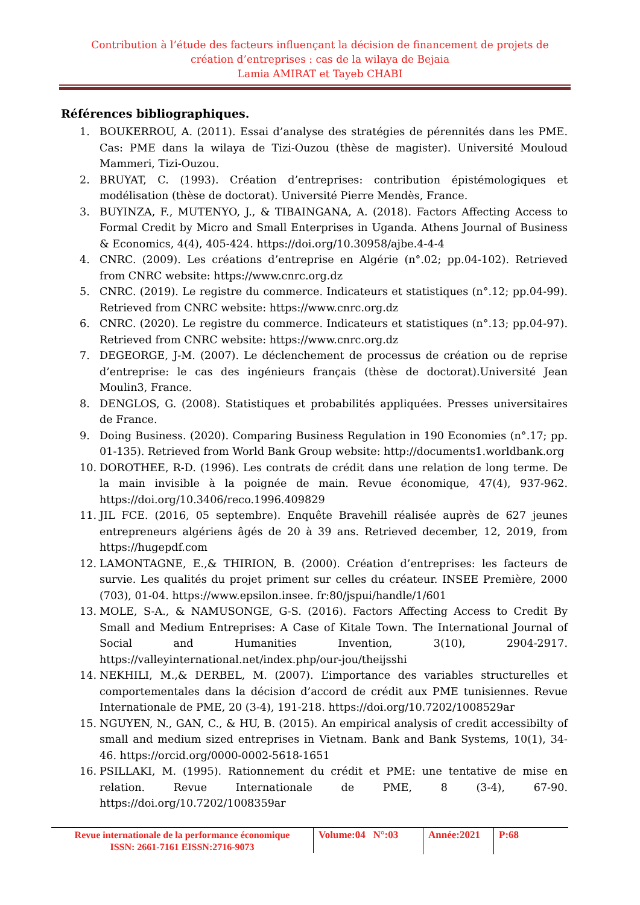Contribution à l’étude des facteurs influençant la décision de financement de projets de création d’entreprises : cas de la wilaya de Bejaia
Lamia AMIRAT et Tayeb CHABI
Références bibliographiques.
1. BOUKERROU, A. (2011). Essai d’analyse des stratégies de pérennités dans les PME. Cas: PME dans la wilaya de Tizi-Ouzou (thèse de magister). Université Mouloud Mammeri, Tizi-Ouzou.
2. BRUYAT, C. (1993). Création d’entreprises: contribution épistémologiques et modélisation (thèse de doctorat). Université Pierre Mendès, France.
3. BUYINZA, F., MUTENYO, J., & TIBAINGANA, A. (2018). Factors Affecting Access to Formal Credit by Micro and Small Enterprises in Uganda. Athens Journal of Business & Economics, 4(4), 405-424. https://doi.org/10.30958/ajbe.4-4-4
4. CNRC. (2009). Les créations d’entreprise en Algérie (n°.02; pp.04-102). Retrieved from CNRC website: https://www.cnrc.org.dz
5. CNRC. (2019). Le registre du commerce. Indicateurs et statistiques (n°.12; pp.04-99). Retrieved from CNRC website: https://www.cnrc.org.dz
6. CNRC. (2020). Le registre du commerce. Indicateurs et statistiques (n°.13; pp.04-97). Retrieved from CNRC website: https://www.cnrc.org.dz
7. DEGEORGE, J-M. (2007). Le déclenchement de processus de création ou de reprise d’entreprise: le cas des ingénieurs français (thèse de doctorat).Université Jean Moulin3, France.
8. DENGLOS, G. (2008). Statistiques et probabilités appliquées. Presses universitaires de France.
9. Doing Business. (2020). Comparing Business Regulation in 190 Economies (n°.17; pp. 01-135). Retrieved from World Bank Group website: http://documents1.worldbank.org
10. DOROTHEE, R-D. (1996). Les contrats de crédit dans une relation de long terme. De la main invisible à la poignée de main. Revue économique, 47(4), 937-962. https://doi.org/10.3406/reco.1996.409829
11. JIL FCE. (2016, 05 septembre). Enquête Bravehill réalisée auprès de 627 jeunes entrepreneurs algériens âgés de 20 à 39 ans. Retrieved december, 12, 2019, from https://hugepdf.com
12. LAMONTAGNE, E.,& THIRION, B. (2000). Création d’entreprises: les facteurs de survie. Les qualités du projet priment sur celles du créateur. INSEE Première, 2000 (703), 01-04. https://www.epsilon.insee. fr:80/jspui/handle/1/601
13. MOLE, S-A., & NAMUSONGE, G-S. (2016). Factors Affecting Access to Credit By Small and Medium Entreprises: A Case of Kitale Town. The International Journal of Social and Humanities Invention, 3(10), 2904-2917. https://valleyinternational.net/index.php/our-jou/theijsshi
14. NEKHILI, M.,& DERBEL, M. (2007). L’importance des variables structurelles et comportementales dans la décision d’accord de crédit aux PME tunisiennes. Revue Internationale de PME, 20 (3-4), 191-218. https://doi.org/10.7202/1008529ar
15. NGUYEN, N., GAN, C., & HU, B. (2015). An empirical analysis of credit accessibilty of small and medium sized entreprises in Vietnam. Bank and Bank Systems, 10(1), 34-46. https://orcid.org/0000-0002-5618-1651
16. PSILLAKI, M. (1995). Rationnement du crédit et PME: une tentative de mise en relation. Revue Internationale de PME, 8 (3-4), 67-90. https://doi.org/10.7202/1008359ar
Revue internationale de la performance économique
ISSN: 2661-7161 EISSN:2716-9073
Volume:04 N°:03
Année:2021
P:68